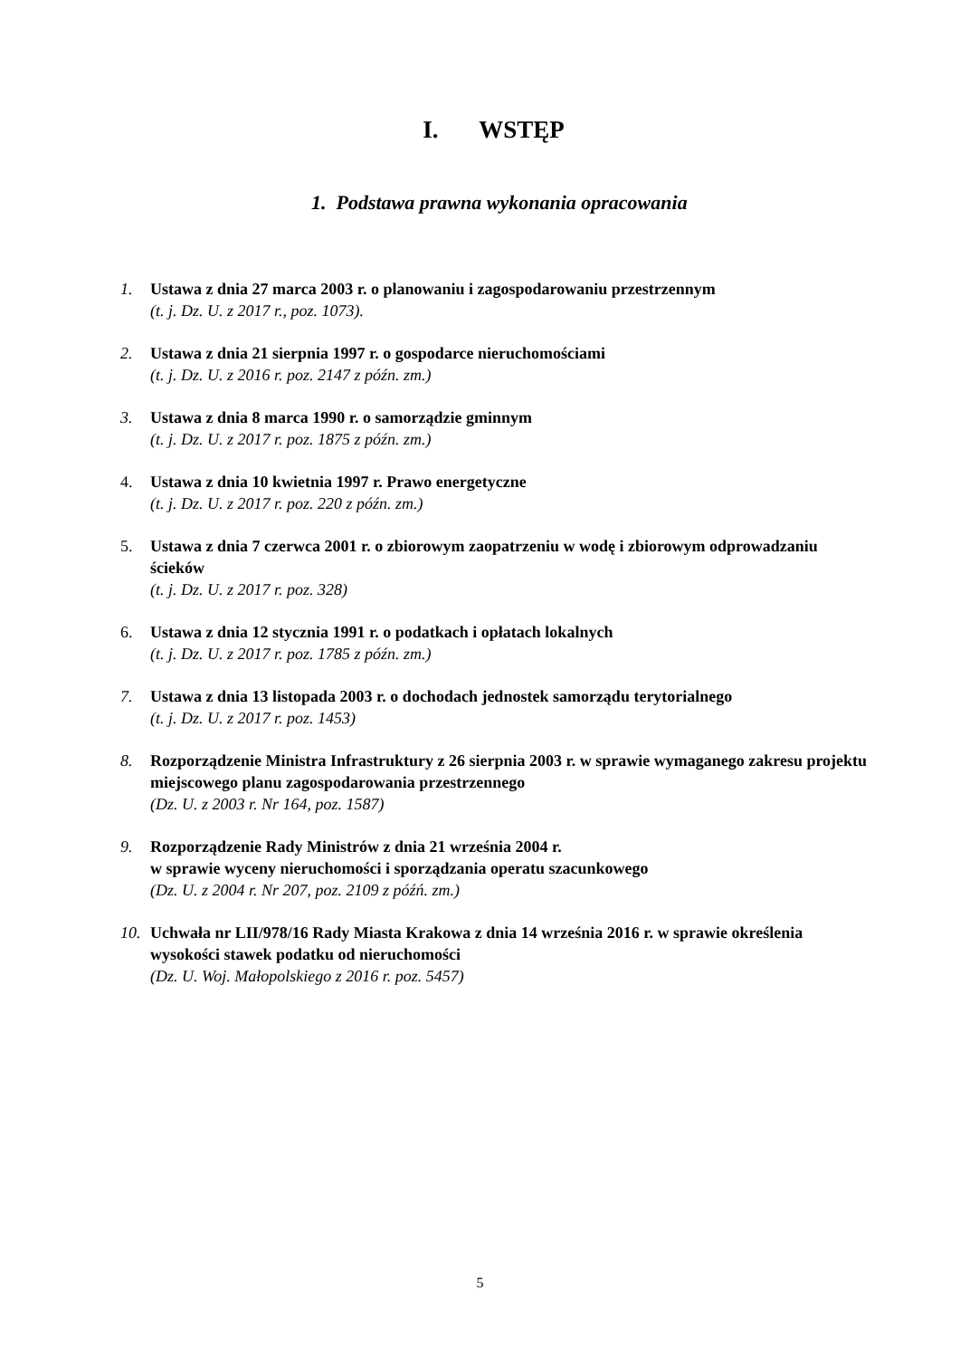I. WSTĘP
1. Podstawa prawna wykonania opracowania
1. Ustawa z dnia 27 marca 2003 r. o planowaniu i zagospodarowaniu przestrzennym
(t. j. Dz. U. z 2017 r., poz. 1073).
2. Ustawa z dnia 21 sierpnia 1997 r. o gospodarce nieruchomościami
(t. j. Dz. U. z 2016 r. poz. 2147 z późn. zm.)
3. Ustawa z dnia 8 marca 1990 r. o samorządzie gminnym
(t. j. Dz. U. z 2017 r. poz. 1875 z późn. zm.)
4. Ustawa z dnia 10 kwietnia 1997 r. Prawo energetyczne
(t. j. Dz. U. z 2017 r. poz. 220 z późn. zm.)
5. Ustawa z dnia 7 czerwca 2001 r. o zbiorowym zaopatrzeniu w wodę i zbiorowym odprowadzaniu ścieków
(t. j. Dz. U. z 2017 r. poz. 328)
6. Ustawa z dnia 12 stycznia 1991 r. o podatkach i opłatach lokalnych
(t. j. Dz. U. z 2017 r. poz. 1785 z późn. zm.)
7. Ustawa z dnia 13 listopada 2003 r. o dochodach jednostek samorządu terytorialnego
(t. j. Dz. U. z 2017 r. poz. 1453)
8. Rozporządzenie Ministra Infrastruktury z 26 sierpnia 2003 r. w sprawie wymaganego zakresu projektu miejscowego planu zagospodarowania przestrzennego
(Dz. U. z 2003 r. Nr 164, poz. 1587)
9. Rozporządzenie Rady Ministrów z dnia 21 września 2004 r.
w sprawie wyceny nieruchomości i sporządzania operatu szacunkowego
(Dz. U. z 2004 r. Nr 207, poz. 2109 z późń. zm.)
10. Uchwała nr LII/978/16 Rady Miasta Krakowa z dnia 14 września 2016 r. w sprawie określenia wysokości stawek podatku od nieruchomości
(Dz. U. Woj. Małopolskiego z 2016 r. poz. 5457)
5